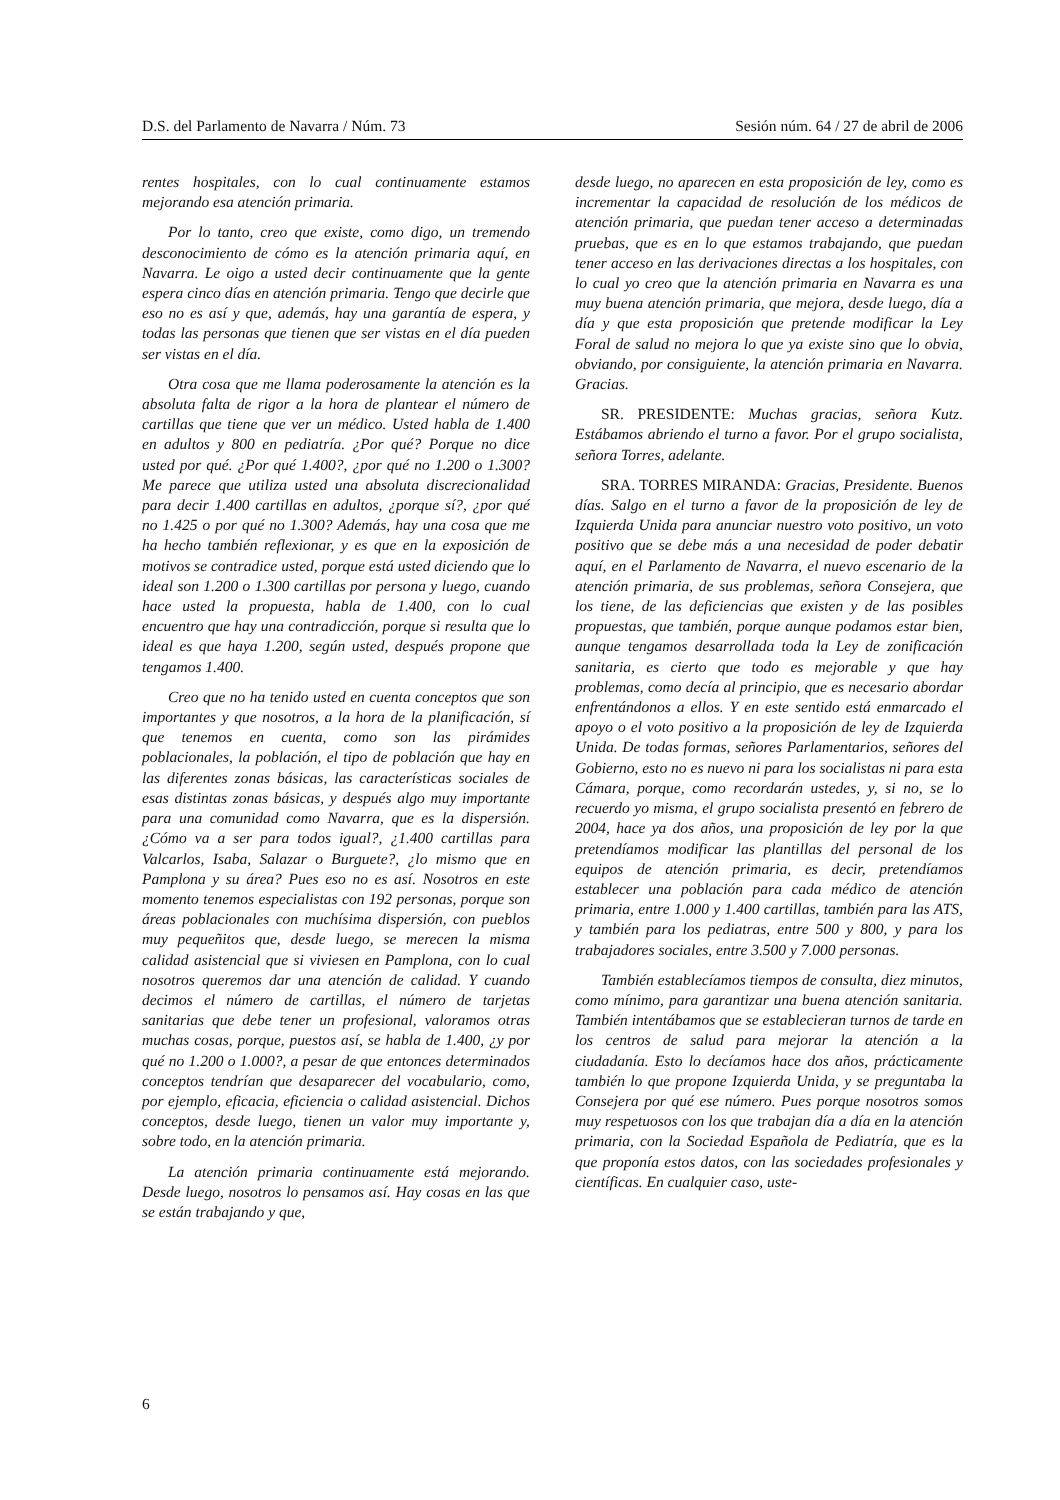D.S. del Parlamento de Navarra / Núm. 73 Sesión núm. 64 / 27 de abril de 2006
rentes hospitales, con lo cual continuamente estamos mejorando esa atención primaria.
Por lo tanto, creo que existe, como digo, un tremendo desconocimiento de cómo es la atención primaria aquí, en Navarra. Le oigo a usted decir continuamente que la gente espera cinco días en atención primaria. Tengo que decirle que eso no es así y que, además, hay una garantía de espera, y todas las personas que tienen que ser vistas en el día pueden ser vistas en el día.
Otra cosa que me llama poderosamente la atención es la absoluta falta de rigor a la hora de plantear el número de cartillas que tiene que ver un médico. Usted habla de 1.400 en adultos y 800 en pediatría. ¿Por qué? Porque no dice usted por qué. ¿Por qué 1.400?, ¿por qué no 1.200 o 1.300? Me parece que utiliza usted una absoluta discrecionalidad para decir 1.400 cartillas en adultos, ¿porque sí?, ¿por qué no 1.425 o por qué no 1.300? Además, hay una cosa que me ha hecho también reflexionar, y es que en la exposición de motivos se contradice usted, porque está usted diciendo que lo ideal son 1.200 o 1.300 cartillas por persona y luego, cuando hace usted la propuesta, habla de 1.400, con lo cual encuentro que hay una contradicción, porque si resulta que lo ideal es que haya 1.200, según usted, después propone que tengamos 1.400.
Creo que no ha tenido usted en cuenta conceptos que son importantes y que nosotros, a la hora de la planificación, sí que tenemos en cuenta, como son las pirámides poblacionales, la población, el tipo de población que hay en las diferentes zonas básicas, las características sociales de esas distintas zonas básicas, y después algo muy importante para una comunidad como Navarra, que es la dispersión. ¿Cómo va a ser para todos igual?, ¿1.400 cartillas para Valcarlos, Isaba, Salazar o Burguete?, ¿lo mismo que en Pamplona y su área? Pues eso no es así. Nosotros en este momento tenemos especialistas con 192 personas, porque son áreas poblacionales con muchísima dispersión, con pueblos muy pequeñitos que, desde luego, se merecen la misma calidad asistencial que si viviesen en Pamplona, con lo cual nosotros queremos dar una atención de calidad. Y cuando decimos el número de cartillas, el número de tarjetas sanitarias que debe tener un profesional, valoramos otras muchas cosas, porque, puestos así, se habla de 1.400, ¿y por qué no 1.200 o 1.000?, a pesar de que entonces determinados conceptos tendrían que desaparecer del vocabulario, como, por ejemplo, eficacia, eficiencia o calidad asistencial. Dichos conceptos, desde luego, tienen un valor muy importante y, sobre todo, en la atención primaria.
La atención primaria continuamente está mejorando. Desde luego, nosotros lo pensamos así. Hay cosas en las que se están trabajando y que,
desde luego, no aparecen en esta proposición de ley, como es incrementar la capacidad de resolución de los médicos de atención primaria, que puedan tener acceso a determinadas pruebas, que es en lo que estamos trabajando, que puedan tener acceso en las derivaciones directas a los hospitales, con lo cual yo creo que la atención primaria en Navarra es una muy buena atención primaria, que mejora, desde luego, día a día y que esta proposición que pretende modificar la Ley Foral de salud no mejora lo que ya existe sino que lo obvia, obviando, por consiguiente, la atención primaria en Navarra. Gracias.
SR. PRESIDENTE: Muchas gracias, señora Kutz. Estábamos abriendo el turno a favor. Por el grupo socialista, señora Torres, adelante.
SRA. TORRES MIRANDA: Gracias, Presidente. Buenos días. Salgo en el turno a favor de la proposición de ley de Izquierda Unida para anunciar nuestro voto positivo, un voto positivo que se debe más a una necesidad de poder debatir aquí, en el Parlamento de Navarra, el nuevo escenario de la atención primaria, de sus problemas, señora Consejera, que los tiene, de las deficiencias que existen y de las posibles propuestas, que también, porque aunque podamos estar bien, aunque tengamos desarrollada toda la Ley de zonificación sanitaria, es cierto que todo es mejorable y que hay problemas, como decía al principio, que es necesario abordar enfrentándonos a ellos. Y en este sentido está enmarcado el apoyo o el voto positivo a la proposición de ley de Izquierda Unida. De todas formas, señores Parlamentarios, señores del Gobierno, esto no es nuevo ni para los socialistas ni para esta Cámara, porque, como recordarán ustedes, y, si no, se lo recuerdo yo misma, el grupo socialista presentó en febrero de 2004, hace ya dos años, una proposición de ley por la que pretendíamos modificar las plantillas del personal de los equipos de atención primaria, es decir, pretendíamos establecer una población para cada médico de atención primaria, entre 1.000 y 1.400 cartillas, también para las ATS, y también para los pediatras, entre 500 y 800, y para los trabajadores sociales, entre 3.500 y 7.000 personas.
También establecíamos tiempos de consulta, diez minutos, como mínimo, para garantizar una buena atención sanitaria. También intentábamos que se establecieran turnos de tarde en los centros de salud para mejorar la atención a la ciudadanía. Esto lo decíamos hace dos años, prácticamente también lo que propone Izquierda Unida, y se preguntaba la Consejera por qué ese número. Pues porque nosotros somos muy respetuosos con los que trabajan día a día en la atención primaria, con la Sociedad Española de Pediatría, que es la que proponía estos datos, con las sociedades profesionales y científicas. En cualquier caso, uste-
6